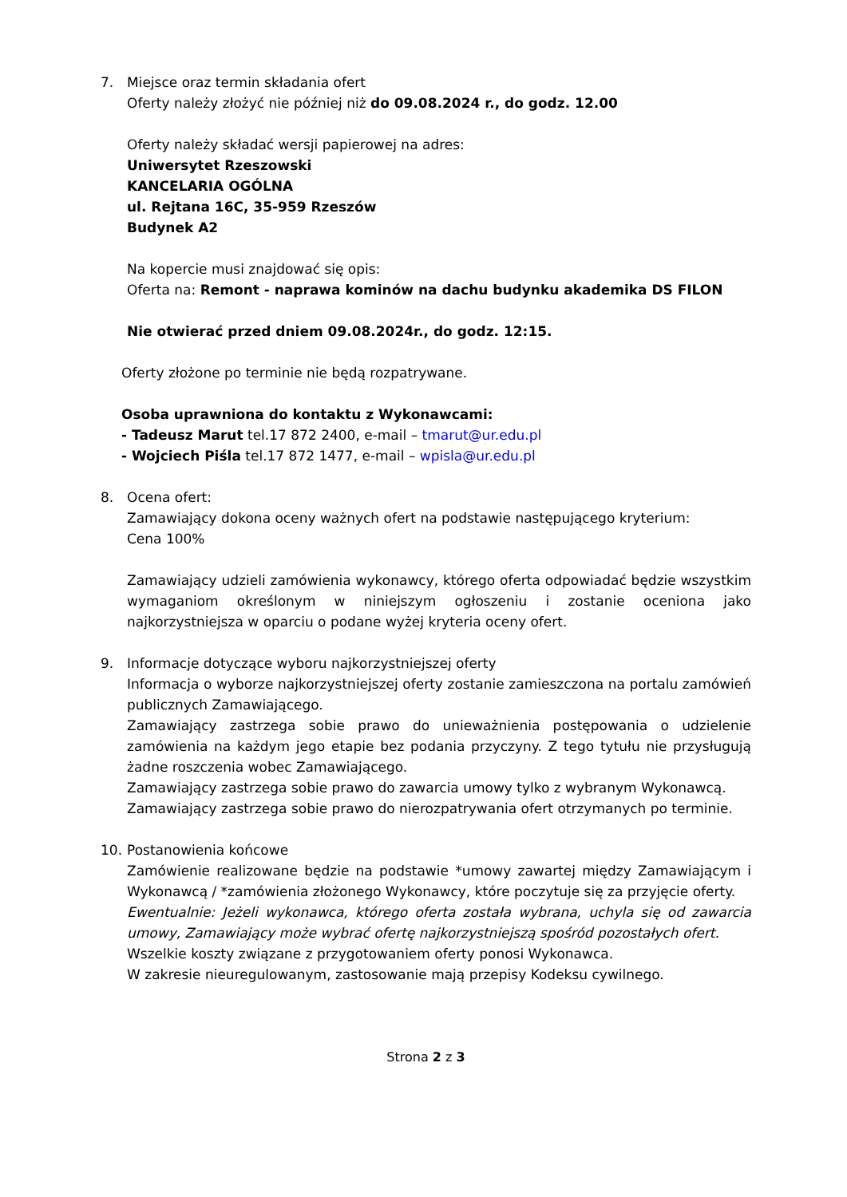7. Miejsce oraz termin składania ofert
Oferty należy złożyć nie później niż do 09.08.2024 r., do godz. 12.00
Oferty należy składać wersji papierowej na adres:
Uniwersytet Rzeszowski
KANCELARIA OGÓLNA
ul. Rejtana 16C, 35-959 Rzeszów
Budynek A2
Na kopercie musi znajdować się opis:
Oferta na: Remont - naprawa kominów na dachu budynku akademika DS FILON
Nie otwierać przed dniem 09.08.2024r., do godz. 12:15.
Oferty złożone po terminie nie będą rozpatrywane.
Osoba uprawniona do kontaktu z Wykonawcami:
- Tadeusz Marut tel.17 872 2400, e-mail – tmarut@ur.edu.pl
- Wojciech Piśla tel.17 872 1477, e-mail – wpisla@ur.edu.pl
8. Ocena ofert:
Zamawiający dokona oceny ważnych ofert na podstawie następującego kryterium:
Cena 100%
Zamawiający udzieli zamówienia wykonawcy, którego oferta odpowiadać będzie wszystkim wymaganiom określonym w niniejszym ogłoszeniu i zostanie oceniona jako najkorzystniejsza w oparciu o podane wyżej kryteria oceny ofert.
9. Informacje dotyczące wyboru najkorzystniejszej oferty
Informacja o wyborze najkorzystniejszej oferty zostanie zamieszczona na portalu zamówień publicznych Zamawiającego.
Zamawiający zastrzega sobie prawo do unieważnienia postępowania o udzielenie zamówienia na każdym jego etapie bez podania przyczyny. Z tego tytułu nie przysługują żadne roszczenia wobec Zamawiającego.
Zamawiający zastrzega sobie prawo do zawarcia umowy tylko z wybranym Wykonawcą.
Zamawiający zastrzega sobie prawo do nierozpatrywania ofert otrzymanych po terminie.
10. Postanowienia końcowe
Zamówienie realizowane będzie na podstawie *umowy zawartej między Zamawiającym i Wykonawcą / *zamówienia złożonego Wykonawcy, które poczytuje się za przyjęcie oferty.
Ewentualnie: Jeżeli wykonawca, którego oferta została wybrana, uchyla się od zawarcia umowy, Zamawiający może wybrać ofertę najkorzystniejszą spośród pozostałych ofert.
Wszelkie koszty związane z przygotowaniem oferty ponosi Wykonawca.
W zakresie nieuregulowanym, zastosowanie mają przepisy Kodeksu cywilnego.
Strona 2 z 3